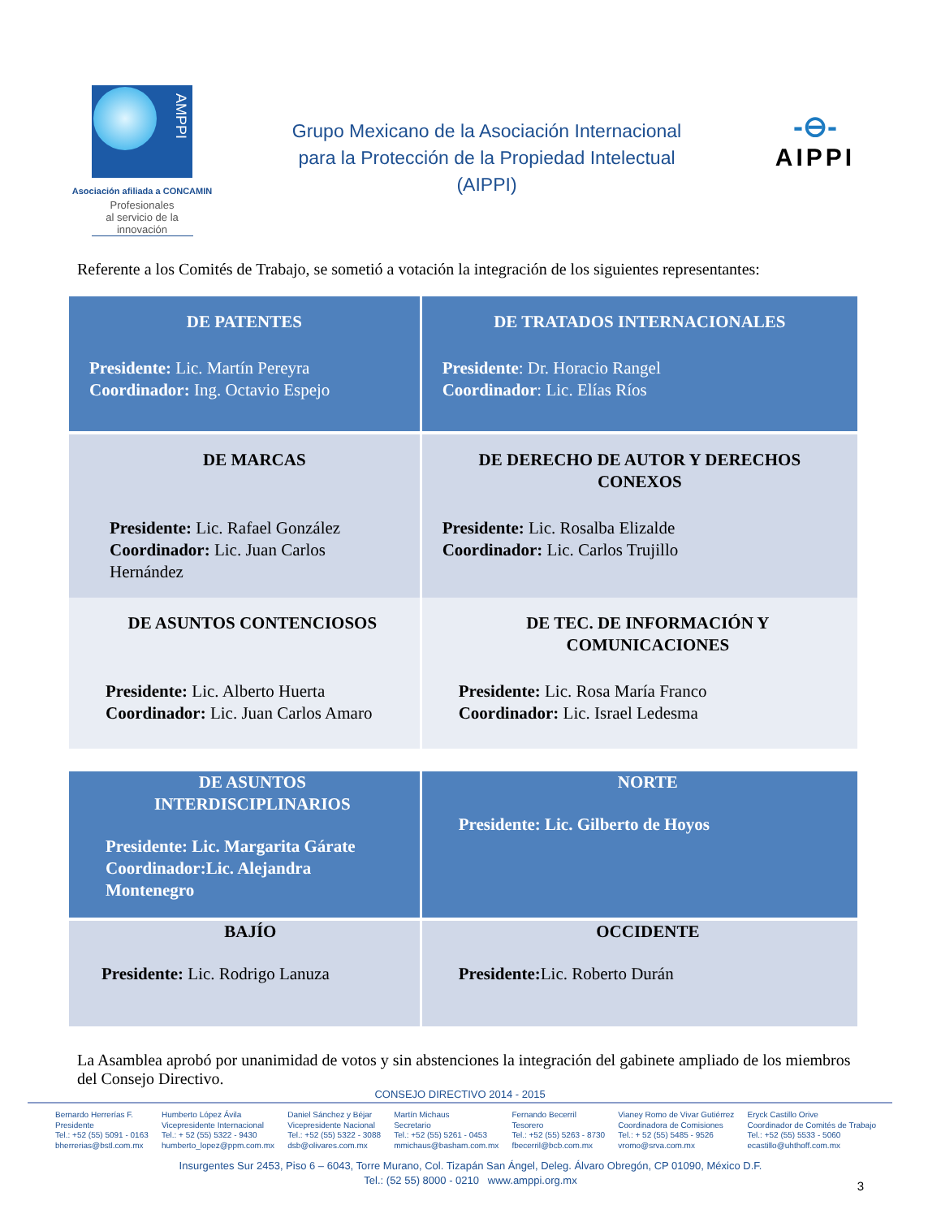AMPPI
Asociación afiliada a CONCAMIN
Profesionales
al servicio de la
innovación
Grupo Mexicano de la Asociación Internacional
para la Protección de la Propiedad Intelectual
(AIPPI)
-⊖-
AIPPI
Referente a los Comités de Trabajo, se sometió a votación la integración de los siguientes representantes:
| DE PATENTES Presidente: Lic. Martín Pereyra Coordinador: Ing. Octavio Espejo | DE TRATADOS INTERNACIONALES Presidente : Dr. Horacio Rangel Coordinador : Lic. Elías Ríos |
| DE MARCAS Presidente: Lic. Rafael González Coordinador: Lic. Juan Carlos Hernández | DE DERECHO DE AUTOR Y DERECHOS CONEXOS Presidente: Lic. Rosalba Elizalde Coordinador: Lic. Carlos Trujillo |
| DE ASUNTOS CONTENCIOSOS Presidente: Lic. Alberto Huerta Coordinador: Lic. Juan Carlos Amaro | DE TEC. DE INFORMACIÓN Y COMUNICACIONES Presidente: Lic. Rosa María Franco Coordinador: Lic. Israel Ledesma |
| DE ASUNTOS INTERDISCIPLINARIOS Presidente: Lic. Margarita Gárate Coordinador:Lic. Alejandra Montenegro | NORTE Presidente: Lic. Gilberto de Hoyos |
| BAJÍO Presidente: Lic. Rodrigo Lanuza | OCCIDENTE Presidente: Lic. Roberto Durán |
La Asamblea aprobó por unanimidad de votos y sin abstenciones la integración del gabinete ampliado de los miembros del Consejo Directivo.
CONSEJO DIRECTIVO 2014 - 2015
Bernardo Herrerías F.
Presidente
Tel.: +52 (55) 5091 - 0163
bherrerias@bstl.com.mx
Humberto López Ávila
Vicepresidente Internacional
Tel.: + 52 (55) 5322 - 9430
humberto_lopez@ppm.com.mx
Daniel Sánchez y Béjar
Vicepresidente Nacional
Tel.: +52 (55) 5322 - 3088
dsb@olivares.com.mx
Martín Michaus
Secretario
Tel.: +52 (55) 5261 - 0453
mmichaus@basham.com.mx
Fernando Becerril
Tesorero
Tel.: +52 (55) 5263 - 8730
fbecerril@bcb.com.mx
Vianey Romo de Vivar Gutiérrez
Coordinadora de Comisiones
Tel.: + 52 (55) 5485 - 9526
vromo@srva.com.mx
Eryck Castillo Orive
Coordinador de Comités de Trabajo
Tel.: +52 (55) 5533 - 5060
ecastillo@uhthoff.com.mx
Insurgentes Sur 2453, Piso 6 – 6043, Torre Murano, Col. Tizapán San Ángel, Deleg. Álvaro Obregón, CP 01090, México D.F.
Tel.: (52 55) 8000 - 0210 www.amppi.org.mx
3